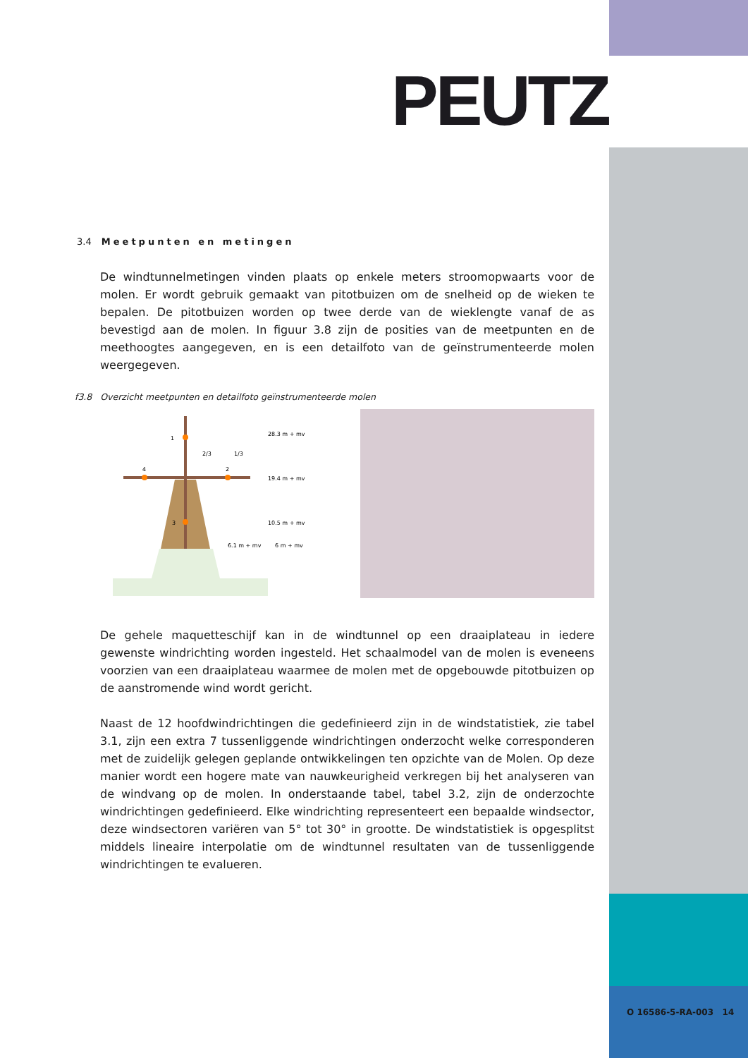PEUTZ
3.4 Meetpunten en metingen
De windtunnelmetingen vinden plaats op enkele meters stroomopwaarts voor de molen. Er wordt gebruik gemaakt van pitotbuizen om de snelheid op de wieken te bepalen. De pitotbuizen worden op twee derde van de wieklengte vanaf de as bevestigd aan de molen. In figuur 3.8 zijn de posities van de meetpunten en de meethoogtes aangegeven, en is een detailfoto van de geïnstrumenteerde molen weergegeven.
f3.8 Overzicht meetpunten en detailfoto geïnstrumenteerde molen
1
2
3
4
2/3
1/3
28.3 m + mv
19.4 m + mv
10.5 m + mv
6.1 m + mv
6 m + mv
De gehele maquetteschijf kan in de windtunnel op een draaiplateau in iedere gewenste windrichting worden ingesteld. Het schaalmodel van de molen is eveneens voorzien van een draaiplateau waarmee de molen met de opgebouwde pitotbuizen op de aanstromende wind wordt gericht.
Naast de 12 hoofdwindrichtingen die gedefinieerd zijn in de windstatistiek, zie tabel 3.1, zijn een extra 7 tussenliggende windrichtingen onderzocht welke corresponderen met de zuidelijk gelegen geplande ontwikkelingen ten opzichte van de Molen. Op deze manier wordt een hogere mate van nauwkeurigheid verkregen bij het analyseren van de windvang op de molen. In onderstaande tabel, tabel 3.2, zijn de onderzochte windrichtingen gedefinieerd. Elke windrichting representeert een bepaalde windsector, deze windsectoren variëren van 5° tot 30° in grootte. De windstatistiek is opgesplitst middels lineaire interpolatie om de windtunnel resultaten van de tussenliggende windrichtingen te evalueren.
O 16586-5-RA-003 14